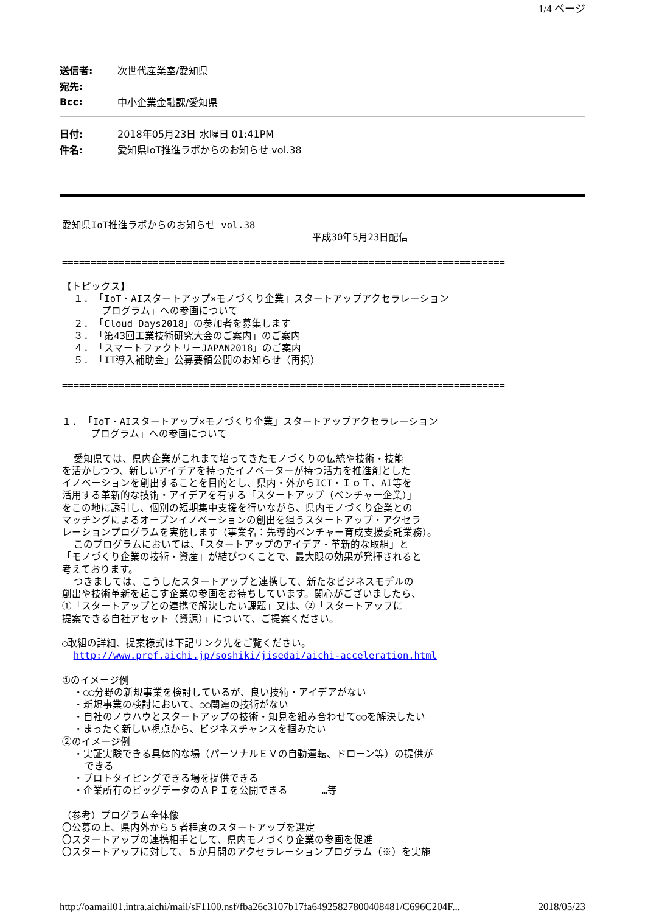1/4 ページ
送信者: 次世代産業室/愛知県
宛先:
Bcc: 中小企業金融課/愛知県
日付: 2018年05月23日 水曜日 01:41PM
件名: 愛知県IoT推進ラボからのお知らせ vol.38
愛知県IoT推進ラボからのお知らせ vol.38 平成30年5月23日配信 ============================================================================== 【トピックス】 １. 「IoT・AIスタートアップ×モノづくり企業」スタートアップアクセラレーション プログラム」への参画について ２. 「Cloud Days2018」の参加者を募集します ３. 「第43回工業技術研究大会のご案内」のご案内 ４. 「スマートファクトリーJAPAN2018」のご案内 ５. 「IT導入補助金」公募要領公開のお知らせ（再掲） ============================================================================== １. 「IoT・AIスタートアップ×モノづくり企業」スタートアップアクセラレーション プログラム」への参画について 愛知県では、県内企業がこれまで培ってきたモノづくりの伝統や技術・技能 を活かしつつ、新しいアイデアを持ったイノベーターが持つ活力を推進剤とした イノベーションを創出することを目的とし、県内・外からICT・ＩｏＴ、AI等を 活用する革新的な技術・アイデアを有する「スタートアップ（ベンチャー企業）」 をこの地に誘引し、個別の短期集中支援を行いながら、県内モノづくり企業との マッチングによるオープンイノベーションの創出を狙うスタートアップ・アクセラ レーションプログラムを実施します（事業名：先導的ベンチャー育成支援委託業務）。 このプログラムにおいては、「スタートアップのアイデア・革新的な取組」と 「モノづくり企業の技術・資産」が結びつくことで、最大限の効果が発揮されると 考えております。 つきましては、こうしたスタートアップと連携して、新たなビジネスモデルの 創出や技術革新を起こす企業の参画をお待ちしています。関心がございましたら、 ①「スタートアップとの連携で解決したい課題」又は、②「スタートアップに 提案できる自社アセット（資源）」について、ご提案ください。 ○取組の詳細、提案様式は下記リンク先をご覧ください。 http://www.pref.aichi.jp/soshiki/jisedai/aichi-acceleration.html ①のイメージ例 ・○○分野の新規事業を検討しているが、良い技術・アイデアがない ・新規事業の検討において、○○関連の技術がない ・自社のノウハウとスタートアップの技術・知見を組み合わせて○○を解決したい ・まったく新しい視点から、ビジネスチャンスを掴みたい ②のイメージ例 ・実証実験できる具体的な場（パーソナルＥＶの自動運転、ドローン等）の提供が できる ・プロトタイピングできる場を提供できる ・企業所有のビッグデータのＡＰＩを公開できる …等 （参考）プログラム全体像 〇公募の上、県内外から５者程度のスタートアップを選定 〇スタートアップの連携相手として、県内モノづくり企業の参画を促進 〇スタートアップに対して、５か月間のアクセラレーションプログラム（※）を実施
http://oamail01.intra.aichi/mail/sF1100.nsf/fba26c3107b17fa64925827800408481/C696C204F... 2018/05/23